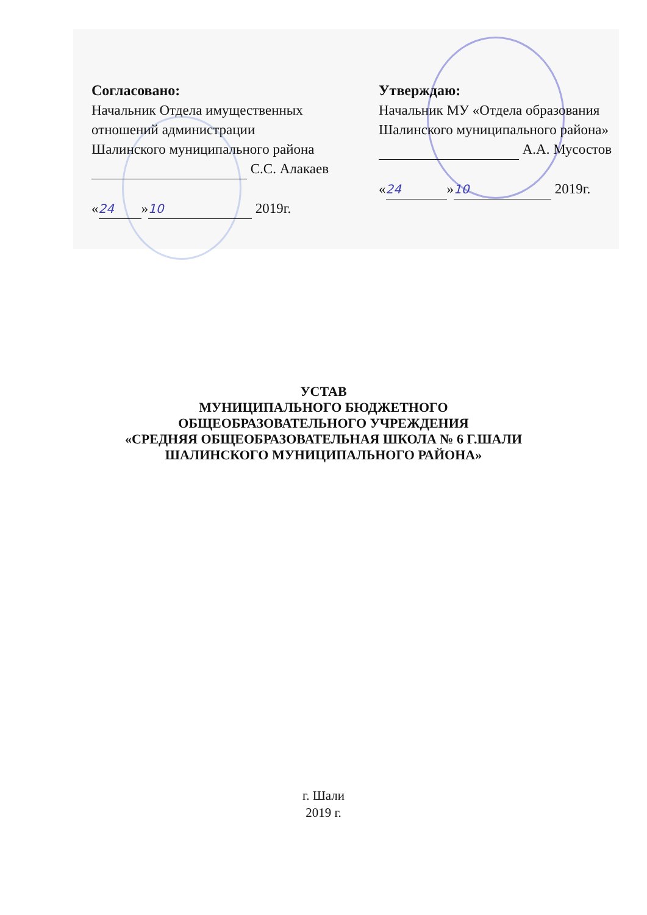Согласовано:
Начальник Отдела имущественных
отношений администрации
Шалинского муниципального района
С.С. Алакаев
« 24 » 10 2019г.
Утверждаю:
Начальник МУ «Отдела образования
Шалинского муниципального района»
А.А. Мусостов
« 24 » 10 2019г.
УСТАВ
МУНИЦИПАЛЬНОГО БЮДЖЕТНОГО
ОБЩЕОБРАЗОВАТЕЛЬНОГО УЧРЕЖДЕНИЯ
«СРЕДНЯЯ ОБЩЕОБРАЗОВАТЕЛЬНАЯ ШКОЛА № 6 Г.ШАЛИ
ШАЛИНСКОГО МУНИЦИПАЛЬНОГО РАЙОНА»
г. Шали
2019 г.